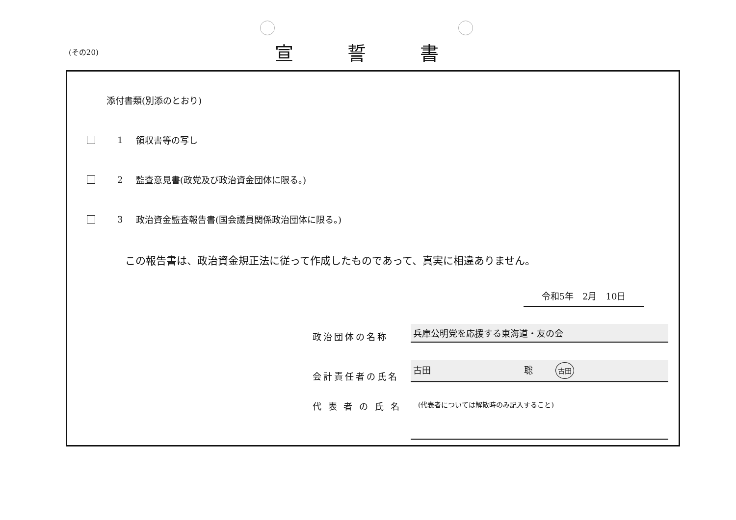(その20) 宣誓書
添付書類(別添のとおり)
1 領収書等の写し
2 監査意見書(政党及び政治資金団体に限る。)
3 政治資金監査報告書(国会議員関係政治団体に限る。)
この報告書は、政治資金規正法に従って作成したものであって、真実に相違ありません。
令和5年　2月　10日
政治団体の名称 兵庫公明党を応援する東海道・友の会
会計責任者の氏名 古田 聡 古田
代 表 者 の 氏 名 (代表者については解散時のみ記入すること)